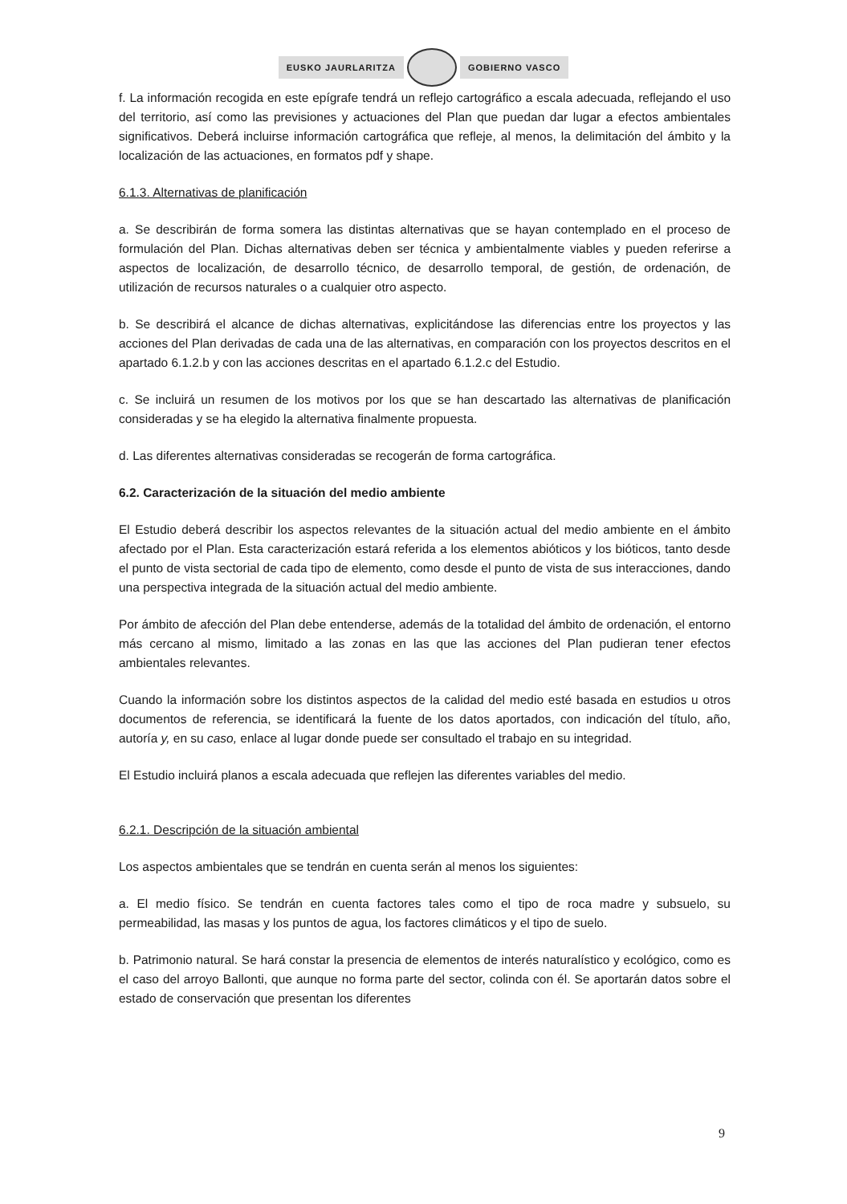EUSKO JAURLARITZA GOBIERNO VASCO
f. La información recogida en este epígrafe tendrá un reflejo cartográfico a escala adecuada, reflejando el uso del territorio, así como las previsiones y actuaciones del Plan que puedan dar lugar a efectos ambientales significativos. Deberá incluirse información cartográfica que refleje, al menos, la delimitación del ámbito y la localización de las actuaciones, en formatos pdf y shape.
6.1.3. Alternativas de planificación
a. Se describirán de forma somera las distintas alternativas que se hayan contemplado en el proceso de formulación del Plan. Dichas alternativas deben ser técnica y ambientalmente viables y pueden referirse a aspectos de localización, de desarrollo técnico, de desarrollo temporal, de gestión, de ordenación, de utilización de recursos naturales o a cualquier otro aspecto.
b. Se describirá el alcance de dichas alternativas, explicitándose las diferencias entre los proyectos y las acciones del Plan derivadas de cada una de las alternativas, en comparación con los proyectos descritos en el apartado 6.1.2.b y con las acciones descritas en el apartado 6.1.2.c del Estudio.
c. Se incluirá un resumen de los motivos por los que se han descartado las alternativas de planificación consideradas y se ha elegido la alternativa finalmente propuesta.
d. Las diferentes alternativas consideradas se recogerán de forma cartográfica.
6.2. Caracterización de la situación del medio ambiente
El Estudio deberá describir los aspectos relevantes de la situación actual del medio ambiente en el ámbito afectado por el Plan. Esta caracterización estará referida a los elementos abióticos y los bióticos, tanto desde el punto de vista sectorial de cada tipo de elemento, como desde el punto de vista de sus interacciones, dando una perspectiva integrada de la situación actual del medio ambiente.
Por ámbito de afección del Plan debe entenderse, además de la totalidad del ámbito de ordenación, el entorno más cercano al mismo, limitado a las zonas en las que las acciones del Plan pudieran tener efectos ambientales relevantes.
Cuando la información sobre los distintos aspectos de la calidad del medio esté basada en estudios u otros documentos de referencia, se identificará la fuente de los datos aportados, con indicación del título, año, autoría y, en su caso, enlace al lugar donde puede ser consultado el trabajo en su integridad.
El Estudio incluirá planos a escala adecuada que reflejen las diferentes variables del medio.
6.2.1. Descripción de la situación ambiental
Los aspectos ambientales que se tendrán en cuenta serán al menos los siguientes:
a. El medio físico. Se tendrán en cuenta factores tales como el tipo de roca madre y subsuelo, su permeabilidad, las masas y los puntos de agua, los factores climáticos y el tipo de suelo.
b. Patrimonio natural. Se hará constar la presencia de elementos de interés naturalístico y ecológico, como es el caso del arroyo Ballonti, que aunque no forma parte del sector, colinda con él. Se aportarán datos sobre el estado de conservación que presentan los diferentes
9